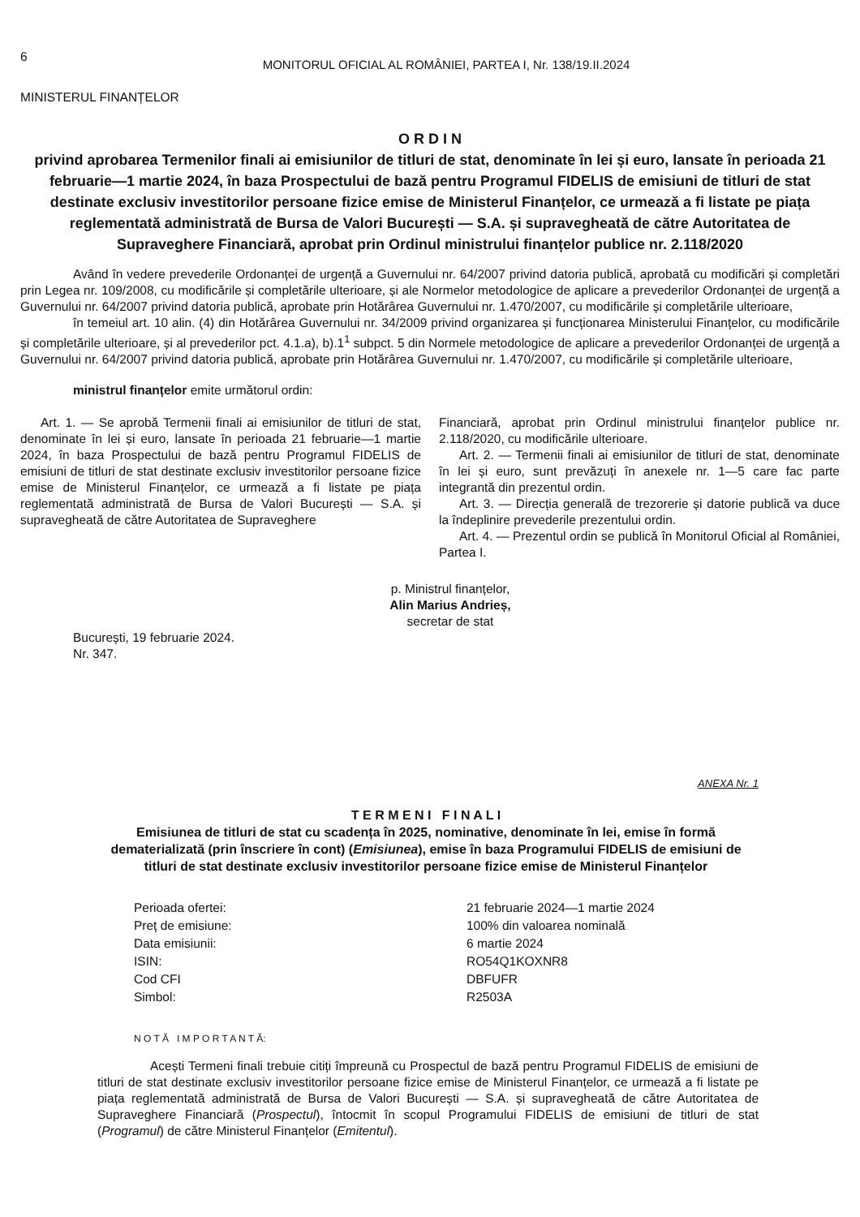6
MONITORUL OFICIAL AL ROMÂNIEI, PARTEA I, Nr. 138/19.II.2024
MINISTERUL FINANȚELOR
O R D I N
privind aprobarea Termenilor finali ai emisiunilor de titluri de stat, denominate în lei și euro, lansate în perioada 21 februarie—1 martie 2024, în baza Prospectului de bază pentru Programul FIDELIS de emisiuni de titluri de stat destinate exclusiv investitorilor persoane fizice emise de Ministerul Finanțelor, ce urmează a fi listate pe piața reglementată administrată de Bursa de Valori București — S.A. și supravegheată de către Autoritatea de Supraveghere Financiară, aprobat prin Ordinul ministrului finanțelor publice nr. 2.118/2020
Având în vedere prevederile Ordonanței de urgență a Guvernului nr. 64/2007 privind datoria publică, aprobată cu modificări și completări prin Legea nr. 109/2008, cu modificările și completările ulterioare, și ale Normelor metodologice de aplicare a prevederilor Ordonanței de urgență a Guvernului nr. 64/2007 privind datoria publică, aprobate prin Hotărârea Guvernului nr. 1.470/2007, cu modificările și completările ulterioare,
în temeiul art. 10 alin. (4) din Hotărârea Guvernului nr. 34/2009 privind organizarea și funcționarea Ministerului Finanțelor, cu modificările și completările ulterioare, și al prevederilor pct. 4.1.a), b).1<sup>1</sup> subpct. 5 din Normele metodologice de aplicare a prevederilor Ordonanței de urgență a Guvernului nr. 64/2007 privind datoria publică, aprobate prin Hotărârea Guvernului nr. 1.470/2007, cu modificările și completările ulterioare,
ministrul finanțelor emite următorul ordin:
Art. 1. — Se aprobă Termenii finali ai emisiunilor de titluri de stat, denominate în lei și euro, lansate în perioada 21 februarie—1 martie 2024, în baza Prospectului de bază pentru Programul FIDELIS de emisiuni de titluri de stat destinate exclusiv investitorilor persoane fizice emise de Ministerul Finanțelor, ce urmează a fi listate pe piața reglementată administrată de Bursa de Valori București — S.A. și supravegheată de către Autoritatea de Supraveghere
Financiară, aprobat prin Ordinul ministrului finanțelor publice nr. 2.118/2020, cu modificările ulterioare.
Art. 2. — Termenii finali ai emisiunilor de titluri de stat, denominate în lei și euro, sunt prevăzuți în anexele nr. 1—5 care fac parte integrantă din prezentul ordin.
Art. 3. — Direcția generală de trezorerie și datorie publică va duce la îndeplinire prevederile prezentului ordin.
Art. 4. — Prezentul ordin se publică în Monitorul Oficial al României, Partea I.
p. Ministrul finanțelor,
Alin Marius Andrieș,
secretar de stat
București, 19 februarie 2024.
Nr. 347.
ANEXA Nr. 1
T E R M E N I F I N A L I
Emisiunea de titluri de stat cu scadența în 2025, nominative, denominate în lei, emise în formă dematerializată (prin înscriere în cont) (Emisiunea), emise în baza Programului FIDELIS de emisiuni de titluri de stat destinate exclusiv investitorilor persoane fizice emise de Ministerul Finanțelor
| Perioada ofertei: | 21 februarie 2024—1 martie 2024 |
| Preț de emisiune: | 100% din valoarea nominală |
| Data emisiunii: | 6 martie 2024 |
| ISIN: | RO54Q1KOXNR8 |
| Cod CFI | DBFUFR |
| Simbol: | R2503A |
N O T Ă I M P O R T A N T Ă:
Acești Termeni finali trebuie citiți împreună cu Prospectul de bază pentru Programul FIDELIS de emisiuni de titluri de stat destinate exclusiv investitorilor persoane fizice emise de Ministerul Finanțelor, ce urmează a fi listate pe piața reglementată administrată de Bursa de Valori București — S.A. și supravegheată de către Autoritatea de Supraveghere Financiară (Prospectul), întocmit în scopul Programului FIDELIS de emisiuni de titluri de stat (Programul) de către Ministerul Finanțelor (Emitentul).